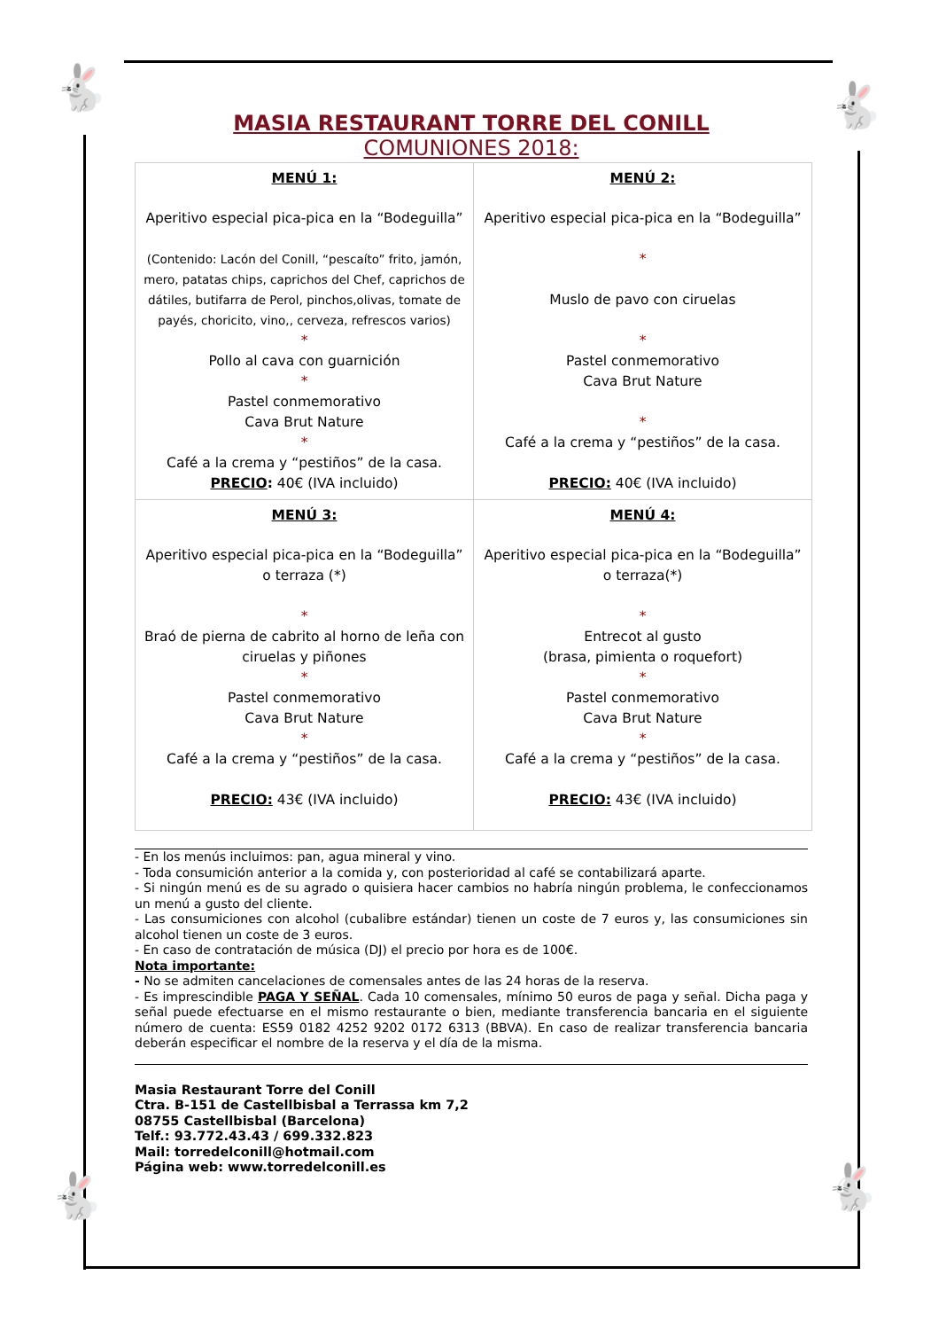🐇 🐇
🐇 🐇
MASIA RESTAURANT TORRE DEL CONILL
COMUNIONES 2018:
| MENÚ 1: Aperitivo especial pica-pica en la “Bodeguilla” (Contenido: Lacón del Conill, “pescaíto” frito, jamón, mero, patatas chips, caprichos del Chef, caprichos de dátiles, butifarra de Perol, pinchos,olivas, tomate de payés, choricito, vino,, cerveza, refrescos varios) * Pollo al cava con guarnición * Pastel conmemorativo Cava Brut Nature * Café a la crema y “pestiños” de la casa. PRECIO : 40€ (IVA incluido) | MENÚ 2: Aperitivo especial pica-pica en la “Bodeguilla” * Muslo de pavo con ciruelas * Pastel conmemorativo Cava Brut Nature * Café a la crema y “pestiños” de la casa. PRECIO: 40€ (IVA incluido) |
| MENÚ 3: Aperitivo especial pica-pica en la “Bodeguilla” o terraza (*) * Braó de pierna de cabrito al horno de leña con ciruelas y piñones * Pastel conmemorativo Cava Brut Nature * Café a la crema y “pestiños” de la casa. PRECIO: 43€ (IVA incluido) | MENÚ 4: Aperitivo especial pica-pica en la “Bodeguilla” o terraza(*) * Entrecot al gusto (brasa, pimienta o roquefort) * Pastel conmemorativo Cava Brut Nature * Café a la crema y “pestiños” de la casa. PRECIO: 43€ (IVA incluido) |
- En los menús incluimos: pan, agua mineral y vino.
- Toda consumición anterior a la comida y, con posterioridad al café se contabilizará aparte.
- Si ningún menú es de su agrado o quisiera hacer cambios no habría ningún problema, le confeccionamos un menú a gusto del cliente.
- Las consumiciones con alcohol (cubalibre estándar) tienen un coste de 7 euros y, las consumiciones sin alcohol tienen un coste de 3 euros.
- En caso de contratación de música (DJ) el precio por hora es de 100€.
Nota importante:
- No se admiten cancelaciones de comensales antes de las 24 horas de la reserva.
- Es imprescindible PAGA Y SEÑAL. Cada 10 comensales, mínimo 50 euros de paga y señal. Dicha paga y señal puede efectuarse en el mismo restaurante o bien, mediante transferencia bancaria en el siguiente número de cuenta: ES59 0182 4252 9202 0172 6313 (BBVA). En caso de realizar transferencia bancaria deberán especificar el nombre de la reserva y el día de la misma.
Masia Restaurant Torre del Conill
Ctra. B-151 de Castellbisbal a Terrassa km 7,2
08755 Castellbisbal (Barcelona)
Telf.: 93.772.43.43 / 699.332.823
Mail: torredelconill@hotmail.com
Página web: www.torredelconill.es